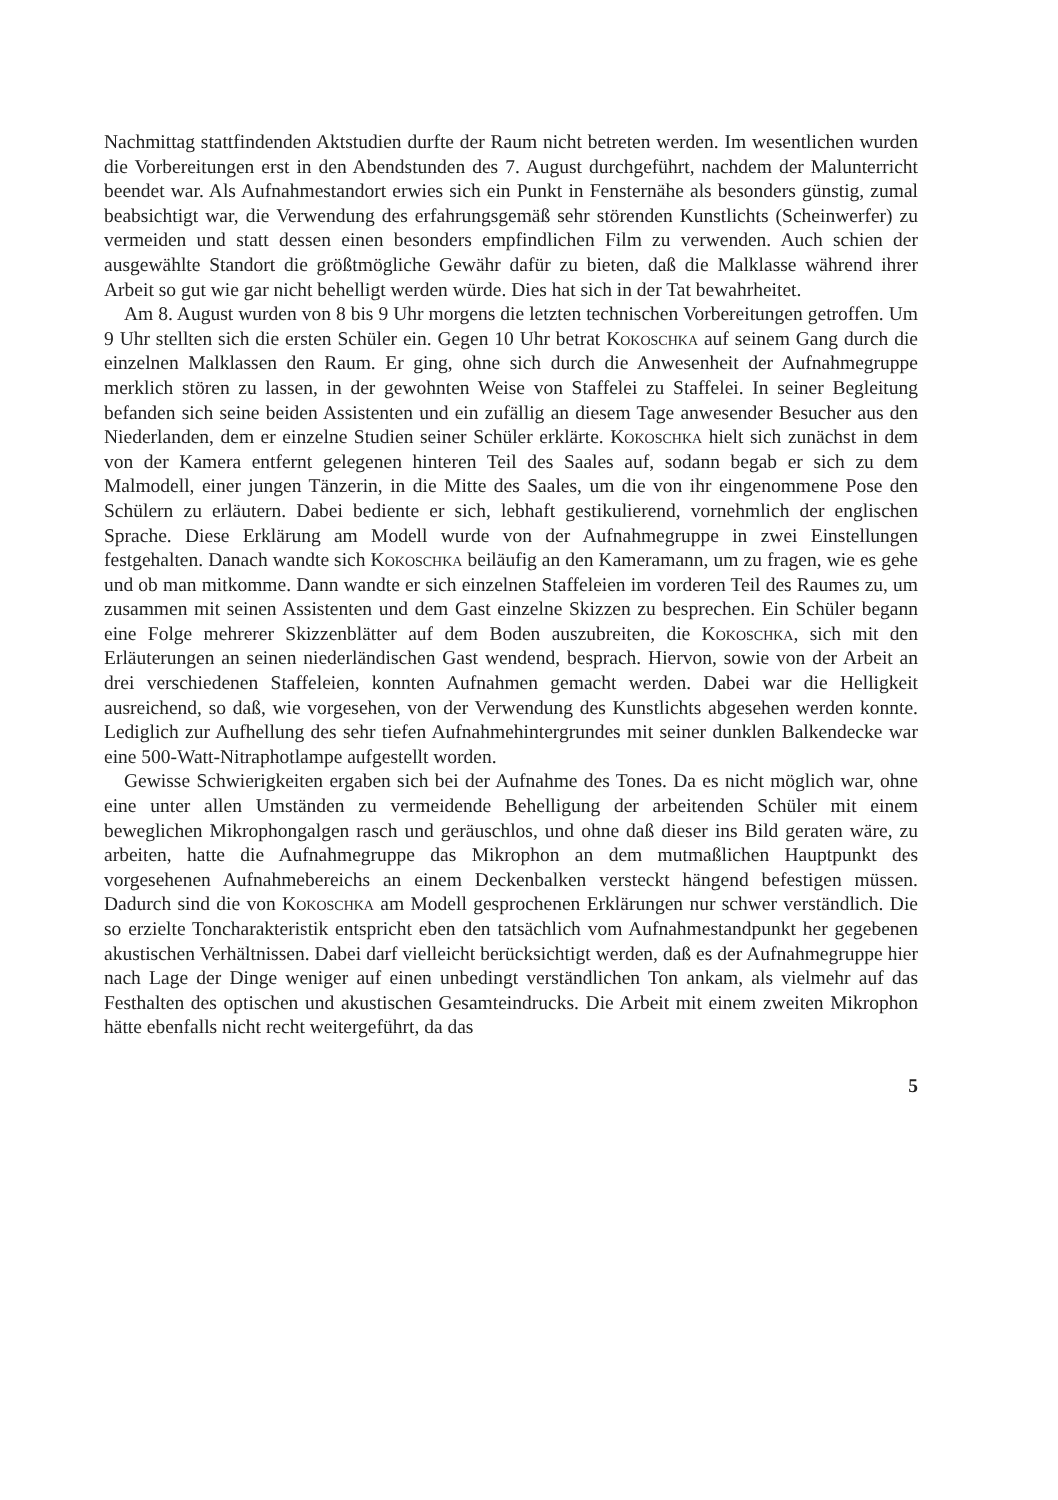Nachmittag stattfindenden Aktstudien durfte der Raum nicht betreten werden. Im wesentlichen wurden die Vorbereitungen erst in den Abendstunden des 7. August durchgeführt, nachdem der Malunterricht beendet war. Als Aufnahmestandort erwies sich ein Punkt in Fensternähe als besonders günstig, zumal beabsichtigt war, die Verwendung des erfahrungsgemäß sehr störenden Kunstlichts (Scheinwerfer) zu vermeiden und statt dessen einen besonders empfindlichen Film zu verwenden. Auch schien der ausgewählte Standort die größtmögliche Gewähr dafür zu bieten, daß die Malklasse während ihrer Arbeit so gut wie gar nicht behelligt werden würde. Dies hat sich in der Tat bewahrheitet.
Am 8. August wurden von 8 bis 9 Uhr morgens die letzten technischen Vorbereitungen getroffen. Um 9 Uhr stellten sich die ersten Schüler ein. Gegen 10 Uhr betrat Kokoschka auf seinem Gang durch die einzelnen Malklassen den Raum. Er ging, ohne sich durch die Anwesenheit der Aufnahmegruppe merklich stören zu lassen, in der gewohnten Weise von Staffelei zu Staffelei. In seiner Begleitung befanden sich seine beiden Assistenten und ein zufällig an diesem Tage anwesender Besucher aus den Niederlanden, dem er einzelne Studien seiner Schüler erklärte. Kokoschka hielt sich zunächst in dem von der Kamera entfernt gelegenen hinteren Teil des Saales auf, sodann begab er sich zu dem Malmodell, einer jungen Tänzerin, in die Mitte des Saales, um die von ihr eingenommene Pose den Schülern zu erläutern. Dabei bediente er sich, lebhaft gestikulierend, vornehmlich der englischen Sprache. Diese Erklärung am Modell wurde von der Aufnahmegruppe in zwei Einstellungen festgehalten. Danach wandte sich Kokoschka beiläufig an den Kameramann, um zu fragen, wie es gehe und ob man mitkomme. Dann wandte er sich einzelnen Staffeleien im vorderen Teil des Raumes zu, um zusammen mit seinen Assistenten und dem Gast einzelne Skizzen zu besprechen. Ein Schüler begann eine Folge mehrerer Skizzenblätter auf dem Boden auszubreiten, die Kokoschka, sich mit den Erläuterungen an seinen niederländischen Gast wendend, besprach. Hiervon, sowie von der Arbeit an drei verschiedenen Staffeleien, konnten Aufnahmen gemacht werden. Dabei war die Helligkeit ausreichend, so daß, wie vorgesehen, von der Verwendung des Kunstlichts abgesehen werden konnte. Lediglich zur Aufhellung des sehr tiefen Aufnahmehintergrundes mit seiner dunklen Balkendecke war eine 500-Watt-Nitraphotlampe aufgestellt worden.
Gewisse Schwierigkeiten ergaben sich bei der Aufnahme des Tones. Da es nicht möglich war, ohne eine unter allen Umständen zu vermeidende Behelligung der arbeitenden Schüler mit einem beweglichen Mikrophongalgen rasch und geräuschlos, und ohne daß dieser ins Bild geraten wäre, zu arbeiten, hatte die Aufnahmegruppe das Mikrophon an dem mutmaßlichen Hauptpunkt des vorgesehenen Aufnahmebereichs an einem Deckenbalken versteckt hängend befestigen müssen. Dadurch sind die von Kokoschka am Modell gesprochenen Erklärungen nur schwer verständlich. Die so erzielte Toncharakteristik entspricht eben den tatsächlich vom Aufnahmestandpunkt her gegebenen akustischen Verhältnissen. Dabei darf vielleicht berücksichtigt werden, daß es der Aufnahmegruppe hier nach Lage der Dinge weniger auf einen unbedingt verständlichen Ton ankam, als vielmehr auf das Festhalten des optischen und akustischen Gesamteindrucks. Die Arbeit mit einem zweiten Mikrophon hätte ebenfalls nicht recht weitergeführt, da das
5